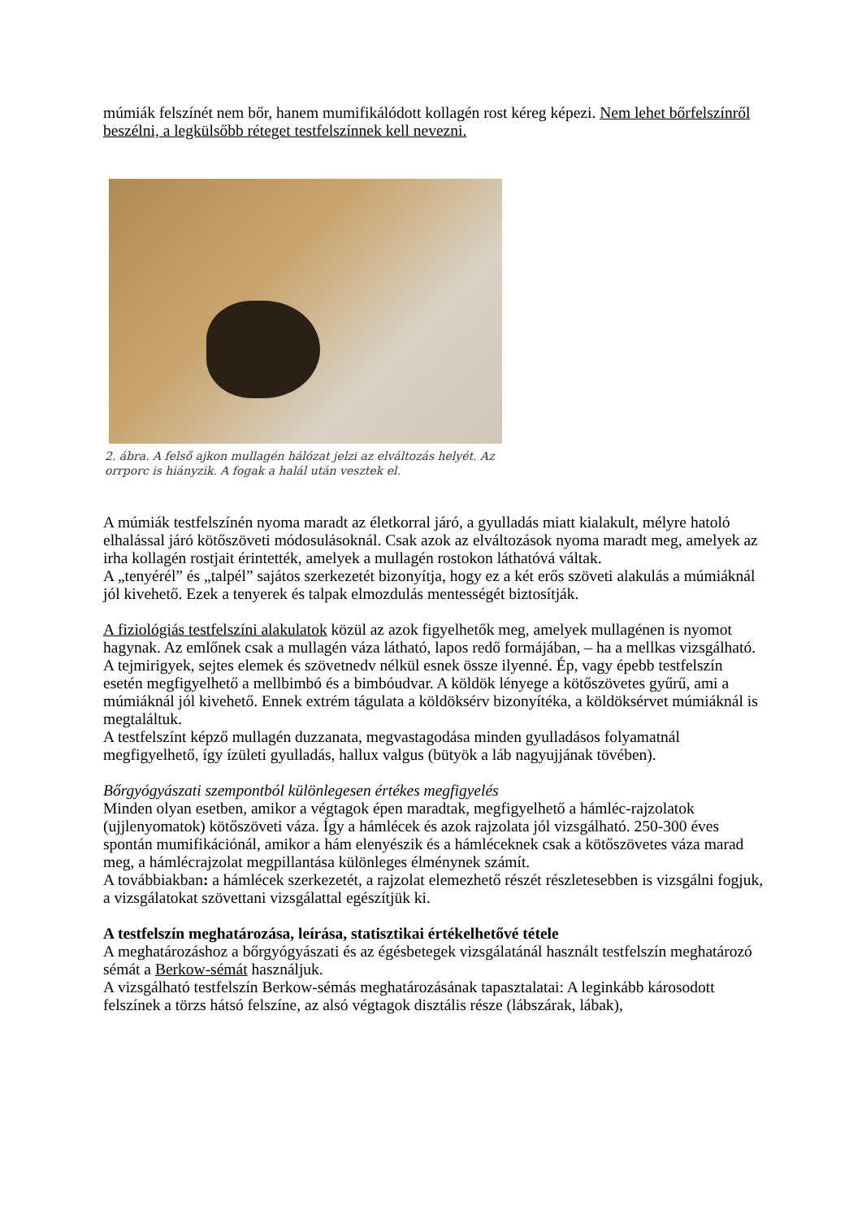múmiák felszínét nem bőr, hanem mumifikálódott kollagén rost kéreg képezi. Nem lehet bőrfelszínről beszélni, a legkülsőbb réteget testfelszínnek kell nevezni.
2. ábra. A felső ajkon mullagén hálózat jelzi az elváltozás helyét. Az orrporc is hiányzik. A fogak a halál után vesztek el.
A múmiák testfelszínén nyoma maradt az életkorral járó, a gyulladás miatt kialakult, mélyre hatoló elhalással járó kötőszöveti módosulásoknál. Csak azok az elváltozások nyoma maradt meg, amelyek az irha kollagén rostjait érintették, amelyek a mullagén rostokon láthatóvá váltak.
A „tenyérél” és „talpél” sajátos szerkezetét bizonyítja, hogy ez a két erős szöveti alakulás a múmiáknál jól kivehető. Ezek a tenyerek és talpak elmozdulás mentességét biztosítják.
A fiziológiás testfelszíni alakulatok közül az azok figyelhetők meg, amelyek mullagénen is nyomot hagynak. Az emlőnek csak a mullagén váza látható, lapos redő formájában, – ha a mellkas vizsgálható. A tejmirigyek, sejtes elemek és szövetnedv nélkül esnek össze ilyenné. Ép, vagy épebb testfelszín esetén megfigyelhető a mellbimbó és a bimbóudvar. A köldök lényege a kötőszövetes gyűrű, ami a múmiáknál jól kivehető. Ennek extrém tágulata a köldöksérv bizonyítéka, a köldöksérvet múmiáknál is megtaláltuk.
A testfelszínt képző mullagén duzzanata, megvastagodása minden gyulladásos folyamatnál megfigyelhető, így ízületi gyulladás, hallux valgus (bütyök a láb nagyujjának tövében).
Bőrgyógyászati szempontból különlegesen értékes megfigyelés
Minden olyan esetben, amikor a végtagok épen maradtak, megfigyelhető a hámléc-rajzolatok (ujjlenyomatok) kötőszöveti váza. Így a hámlécek és azok rajzolata jól vizsgálható. 250-300 éves spontán mumifikációnál, amikor a hám elenyészik és a hámléceknek csak a kötőszövetes váza marad meg, a hámlécrajzolat megpillantása különleges élménynek számít.
A továbbiakban: a hámlécek szerkezetét, a rajzolat elemezhető részét részletesebben is vizsgálni fogjuk, a vizsgálatokat szövettani vizsgálattal egészítjük ki.
A testfelszín meghatározása, leírása, statisztikai értékelhetővé tétele
A meghatározáshoz a bőrgyógyászati és az égésbetegek vizsgálatánál használt testfelszín meghatározó sémát a Berkow-sémát használjuk.
A vizsgálható testfelszín Berkow-sémás meghatározásának tapasztalatai: A leginkább károsodott felszínek a törzs hátsó felszíne, az alsó végtagok disztális része (lábszárak, lábak),